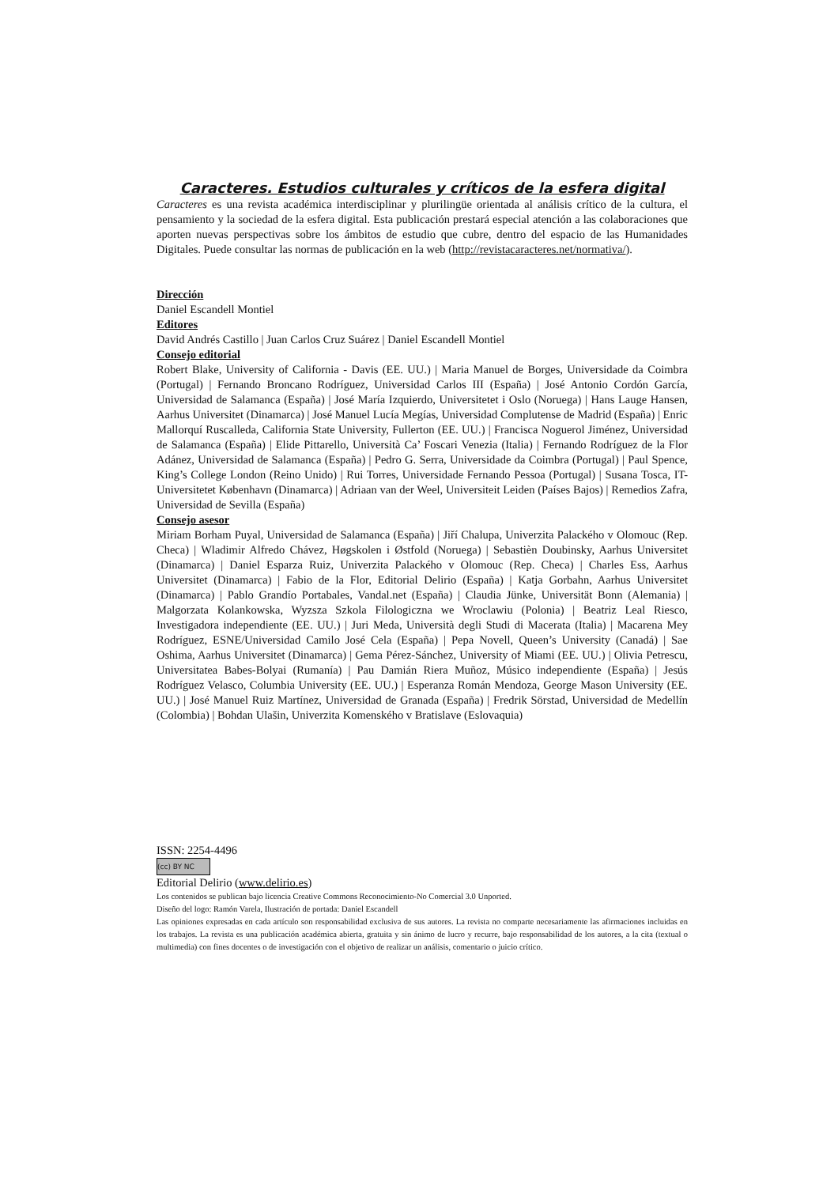Caracteres. Estudios culturales y críticos de la esfera digital
Caracteres es una revista académica interdisciplinar y plurilingüe orientada al análisis crítico de la cultura, el pensamiento y la sociedad de la esfera digital. Esta publicación prestará especial atención a las colaboraciones que aporten nuevas perspectivas sobre los ámbitos de estudio que cubre, dentro del espacio de las Humanidades Digitales. Puede consultar las normas de publicación en la web (http://revistacaracteres.net/normativa/).
Dirección
Daniel Escandell Montiel
Editores
David Andrés Castillo | Juan Carlos Cruz Suárez | Daniel Escandell Montiel
Consejo editorial
Robert Blake, University of California - Davis (EE. UU.) | Maria Manuel de Borges, Universidade da Coimbra (Portugal) | Fernando Broncano Rodríguez, Universidad Carlos III (España) | José Antonio Cordón García, Universidad de Salamanca (España) | José María Izquierdo, Universitetet i Oslo (Noruega) | Hans Lauge Hansen, Aarhus Universitet (Dinamarca) | José Manuel Lucía Megías, Universidad Complutense de Madrid (España) | Enric Mallorquí Ruscalleda, California State University, Fullerton (EE. UU.) | Francisca Noguerol Jiménez, Universidad de Salamanca (España) | Elide Pittarello, Università Ca’ Foscari Venezia (Italia) | Fernando Rodríguez de la Flor Adánez, Universidad de Salamanca (España) | Pedro G. Serra, Universidade da Coimbra (Portugal) | Paul Spence, King’s College London (Reino Unido) | Rui Torres, Universidade Fernando Pessoa (Portugal) | Susana Tosca, IT-Universitetet København (Dinamarca) | Adriaan van der Weel, Universiteit Leiden (Países Bajos) | Remedios Zafra, Universidad de Sevilla (España)
Consejo asesor
Miriam Borham Puyal, Universidad de Salamanca (España) | Jiří Chalupa, Univerzita Palackého v Olomouc (Rep. Checa) | Wladimir Alfredo Chávez, Høgskolen i Østfold (Noruega) | Sebastièn Doubinsky, Aarhus Universitet (Dinamarca) | Daniel Esparza Ruiz, Univerzita Palackého v Olomouc (Rep. Checa) | Charles Ess, Aarhus Universitet (Dinamarca) | Fabio de la Flor, Editorial Delirio (España) | Katja Gorbahn, Aarhus Universitet (Dinamarca) | Pablo Grandío Portabales, Vandal.net (España) | Claudia Jünke, Universität Bonn (Alemania) | Malgorzata Kolankowska, Wyzsza Szkola Filologiczna we Wroclawiu (Polonia) | Beatriz Leal Riesco, Investigadora independiente (EE. UU.) | Juri Meda, Università degli Studi di Macerata (Italia) | Macarena Mey Rodríguez, ESNE/Universidad Camilo José Cela (España) | Pepa Novell, Queen’s University (Canadá) | Sae Oshima, Aarhus Universitet (Dinamarca) | Gema Pérez-Sánchez, University of Miami (EE. UU.) | Olivia Petrescu, Universitatea Babes-Bolyai (Rumanía) | Pau Damián Riera Muñoz, Músico independiente (España) | Jesús Rodríguez Velasco, Columbia University (EE. UU.) | Esperanza Román Mendoza, George Mason University (EE. UU.) | José Manuel Ruiz Martínez, Universidad de Granada (España) | Fredrik Sörstad, Universidad de Medellín (Colombia) | Bohdan Ulašin, Univerzita Komenského v Bratislave (Eslovaquia)
ISSN: 2254-4496
(cc) BY NC
Editorial Delirio (www.delirio.es)
Los contenidos se publican bajo licencia Creative Commons Reconocimiento-No Comercial 3.0 Unported.
Diseño del logo: Ramón Varela, Ilustración de portada: Daniel Escandell
Las opiniones expresadas en cada artículo son responsabilidad exclusiva de sus autores. La revista no comparte necesariamente las afirmaciones incluidas en los trabajos. La revista es una publicación académica abierta, gratuita y sin ánimo de lucro y recurre, bajo responsabilidad de los autores, a la cita (textual o multimedia) con fines docentes o de investigación con el objetivo de realizar un análisis, comentario o juicio crítico.